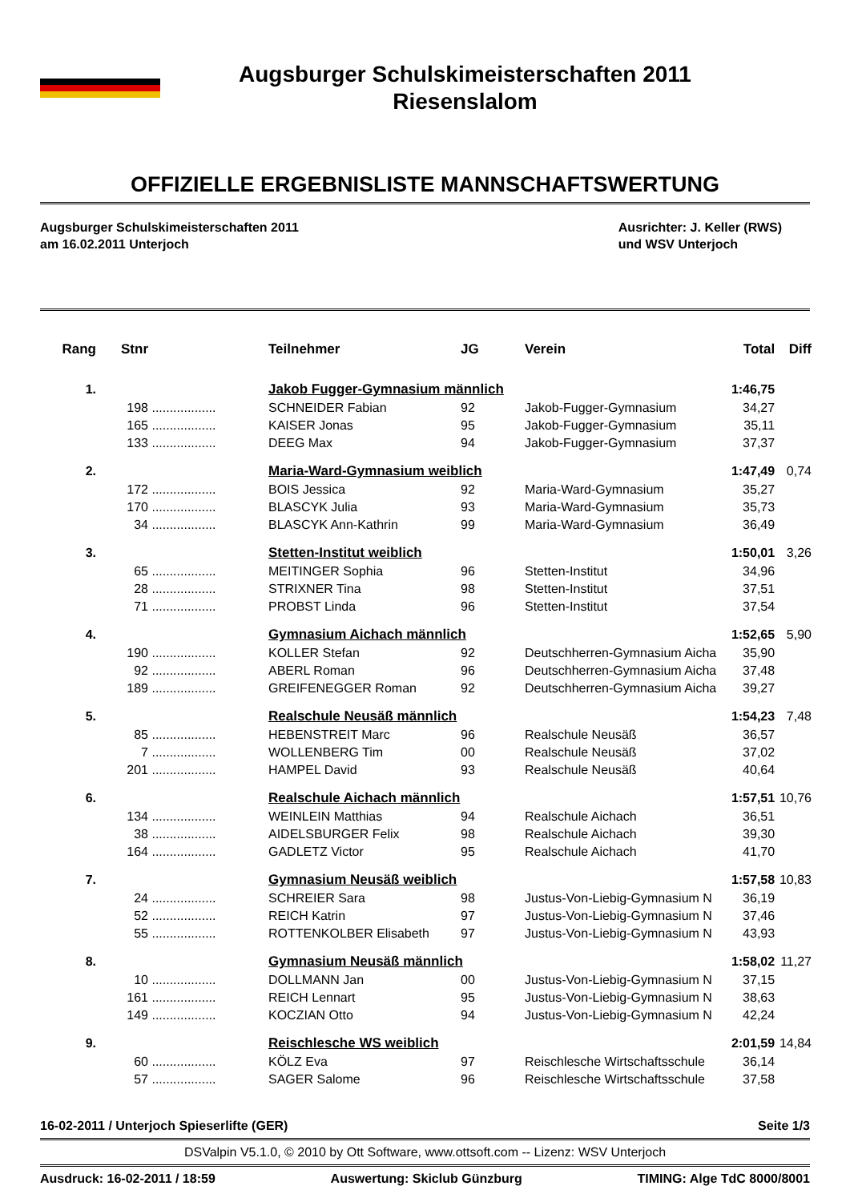Augsburger Schulskimeisterschaften 2011
Riesenslalom
OFFIZIELLE ERGEBNISLISTE MANNSCHAFTSWERTUNG
Augsburger Schulskimeisterschaften 2011
am 16.02.2011 Unterjoch
Ausrichter: J. Keller (RWS)
und WSV Unterjoch
| Rang | Stnr | | Teilnehmer | JG | Verein | Total | Diff |
| --- | --- | --- | --- | --- | --- | --- | --- |
| 1. | | | Jakob Fugger-Gymnasium männlich | | | 1:46,75 | |
| | 198 | .................. | SCHNEIDER Fabian | 92 | Jakob-Fugger-Gymnasium | 34,27 | |
| | 165 | .................. | KAISER Jonas | 95 | Jakob-Fugger-Gymnasium | 35,11 | |
| | 133 | .................. | DEEG Max | 94 | Jakob-Fugger-Gymnasium | 37,37 | |
| 2. | | | Maria-Ward-Gymnasium weiblich | | | 1:47,49 | 0,74 |
| | 172 | .................. | BOIS Jessica | 92 | Maria-Ward-Gymnasium | 35,27 | |
| | 170 | .................. | BLASCYK Julia | 93 | Maria-Ward-Gymnasium | 35,73 | |
| | 34 | .................. | BLASCYK Ann-Kathrin | 99 | Maria-Ward-Gymnasium | 36,49 | |
| 3. | | | Stetten-Institut weiblich | | | 1:50,01 | 3,26 |
| | 65 | .................. | MEITINGER Sophia | 96 | Stetten-Institut | 34,96 | |
| | 28 | .................. | STRIXNER Tina | 98 | Stetten-Institut | 37,51 | |
| | 71 | .................. | PROBST Linda | 96 | Stetten-Institut | 37,54 | |
| 4. | | | Gymnasium Aichach männlich | | | 1:52,65 | 5,90 |
| | 190 | .................. | KOLLER Stefan | 92 | Deutschherren-Gymnasium Aicha | 35,90 | |
| | 92 | .................. | ABERL Roman | 96 | Deutschherren-Gymnasium Aicha | 37,48 | |
| | 189 | .................. | GREIFENEGGER Roman | 92 | Deutschherren-Gymnasium Aicha | 39,27 | |
| 5. | | | Realschule Neusäß männlich | | | 1:54,23 | 7,48 |
| | 85 | .................. | HEBENSTREIT Marc | 96 | Realschule Neusäß | 36,57 | |
| | 7 | .................. | WOLLENBERG Tim | 00 | Realschule Neusäß | 37,02 | |
| | 201 | .................. | HAMPEL David | 93 | Realschule Neusäß | 40,64 | |
| 6. | | | Realschule Aichach männlich | | | 1:57,51 | 10,76 |
| | 134 | .................. | WEINLEIN Matthias | 94 | Realschule Aichach | 36,51 | |
| | 38 | .................. | AIDELSBURGER Felix | 98 | Realschule Aichach | 39,30 | |
| | 164 | .................. | GADLETZ Victor | 95 | Realschule Aichach | 41,70 | |
| 7. | | | Gymnasium Neusäß weiblich | | | 1:57,58 | 10,83 |
| | 24 | .................. | SCHREIER Sara | 98 | Justus-Von-Liebig-Gymnasium N | 36,19 | |
| | 52 | .................. | REICH Katrin | 97 | Justus-Von-Liebig-Gymnasium N | 37,46 | |
| | 55 | .................. | ROTTENKOLBER Elisabeth | 97 | Justus-Von-Liebig-Gymnasium N | 43,93 | |
| 8. | | | Gymnasium Neusäß männlich | | | 1:58,02 | 11,27 |
| | 10 | .................. | DOLLMANN Jan | 00 | Justus-Von-Liebig-Gymnasium N | 37,15 | |
| | 161 | .................. | REICH Lennart | 95 | Justus-Von-Liebig-Gymnasium N | 38,63 | |
| | 149 | .................. | KOCZIAN Otto | 94 | Justus-Von-Liebig-Gymnasium N | 42,24 | |
| 9. | | | Reischlesche WS weiblich | | | 2:01,59 | 14,84 |
| | 60 | .................. | KÖLZ Eva | 97 | Reischlesche Wirtschaftsschule | 36,14 | |
| | 57 | .................. | SAGER Salome | 96 | Reischlesche Wirtschaftsschule | 37,58 | |
16-02-2011 / Unterjoch Spieserlifte (GER) Seite 1/3
DSValpin V5.1.0, © 2010 by Ott Software, www.ottsoft.com -- Lizenz: WSV Unterjoch
Ausdruck: 16-02-2011 / 18:59 Auswertung: Skiclub Günzburg TIMING: Alge TdC 8000/8001